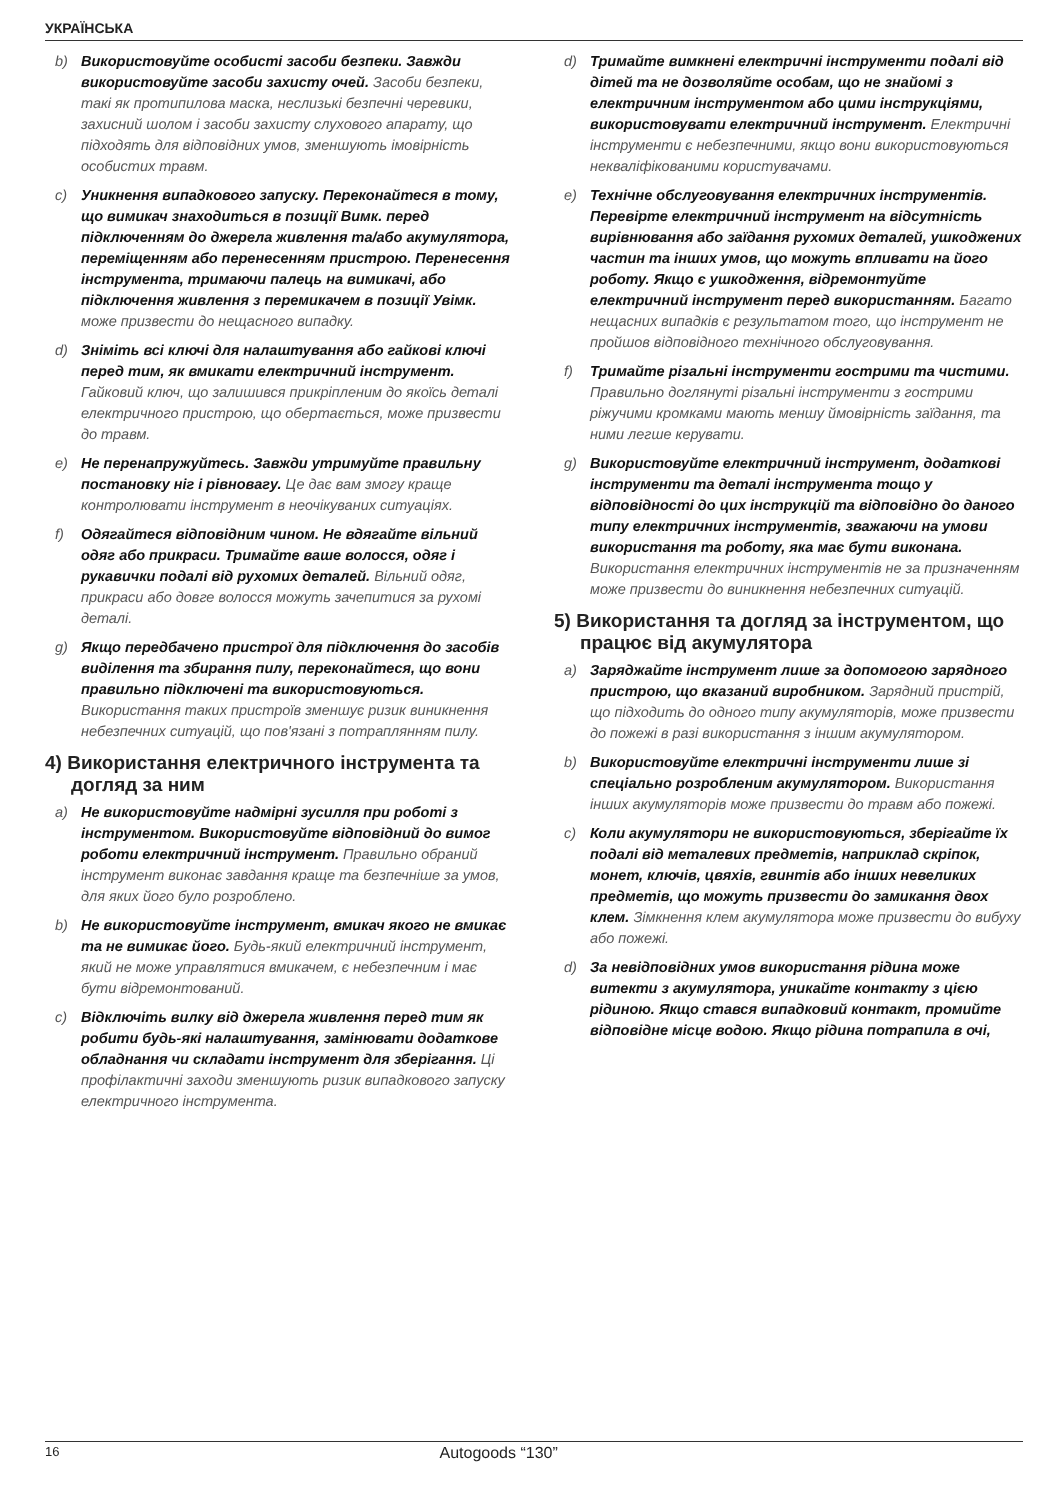УКРАЇНСЬКА
b) Використовуйте особисті засоби безпеки. Завжди використовуйте засоби захисту очей. Засоби безпеки, такі як протипилова маска, неслизькі безпечні черевики, захисний шолом і засоби захисту слухового апарату, що підходять для відповідних умов, зменшують імовірність особистих травм.
c) Уникнення випадкового запуску. Переконайтеся в тому, що вимикач знаходиться в позиції Вимк. перед підключенням до джерела живлення та/або акумулятора, переміщенням або перенесенням пристрою. Перенесення інструмента, тримаючи палець на вимикачі, або підключення живлення з перемикачем в позиції Увімк. може призвести до нещасного випадку.
d) Зніміть всі ключі для налаштування або гайкові ключі перед тим, як вмикати електричний інструмент. Гайковий ключ, що залишився прикріпленим до якоїсь деталі електричного пристрою, що обертається, може призвести до травм.
e) Не перенапружуйтесь. Завжди утримуйте правильну постановку ніг і рівновагу. Це дає вам змогу краще контролювати інструмент в неочікуваних ситуаціях.
f) Одягайтеся відповідним чином. Не вдягайте вільний одяг або прикраси. Тримайте ваше волосся, одяг і рукавички подалі від рухомих деталей. Вільний одяг, прикраси або довге волосся можуть зачепитися за рухомі деталі.
g) Якщо передбачено пристрої для підключення до засобів виділення та збирання пилу, переконайтеся, що вони правильно підключені та використовуються. Використання таких пристроїв зменшує ризик виникнення небезпечних ситуацій, що пов'язані з потраплянням пилу.
4) Використання електричного інструмента та догляд за ним
a) Не використовуйте надмірні зусилля при роботі з інструментом. Використовуйте відповідний до вимог роботи електричний інструмент. Правильно обраний інструмент виконає завдання краще та безпечніше за умов, для яких його було розроблено.
b) Не використовуйте інструмент, вмикач якого не вмикає та не вимикає його. Будь-який електричний інструмент, який не може управлятися вмикачем, є небезпечним і має бути відремонтований.
c) Відключіть вилку від джерела живлення перед тим як робити будь-які налаштування, замінювати додаткове обладнання чи складати інструмент для зберігання. Ці профілактичні заходи зменшують ризик випадкового запуску електричного інструмента.
d) Тримайте вимкнені електричні інструменти подалі від дітей та не дозволяйте особам, що не знайомі з електричним інструментом або цими інструкціями, використовувати електричний інструмент. Електричні інструменти є небезпечними, якщо вони використовуються некваліфікованими користувачами.
e) Технічне обслуговування електричних інструментів. Перевірте електричний інструмент на відсутність вирівнювання або заїдання рухомих деталей, ушкоджених частин та інших умов, що можуть впливати на його роботу. Якщо є ушкодження, відремонтуйте електричний інструмент перед використанням. Багато нещасних випадків є результатом того, що інструмент не пройшов відповідного технічного обслуговування.
f) Тримайте різальні інструменти гострими та чистими. Правильно доглянуті різальні інструменти з гострими ріжучими кромками мають меншу ймовірність заїдання, та ними легше керувати.
g) Використовуйте електричний інструмент, додаткові інструменти та деталі інструмента тощо у відповідності до цих інструкцій та відповідно до даного типу електричних інструментів, зважаючи на умови використання та роботу, яка має бути виконана. Використання електричних інструментів не за призначенням може призвести до виникнення небезпечних ситуацій.
5) Використання та догляд за інструментом, що працює від акумулятора
a) Заряджайте інструмент лише за допомогою зарядного пристрою, що вказаний виробником. Зарядний пристрій, що підходить до одного типу акумуляторів, може призвести до пожежі в разі використання з іншим акумулятором.
b) Використовуйте електричні інструменти лише зі спеціально розробленим акумулятором. Використання інших акумуляторів може призвести до травм або пожежі.
c) Коли акумулятори не використовуються, зберігайте їх подалі від металевих предметів, наприклад скріпок, монет, ключів, цвяхів, гвинтів або інших невеликих предметів, що можуть призвести до замикання двох клем. Зімкнення клем акумулятора може призвести до вибуху або пожежі.
d) За невідповідних умов використання рідина може витекти з акумулятора, уникайте контакту з цією рідиною. Якщо стався випадковий контакт, промийте відповідне місце водою. Якщо рідина потрапила в очі,
16 Autogoods “130”